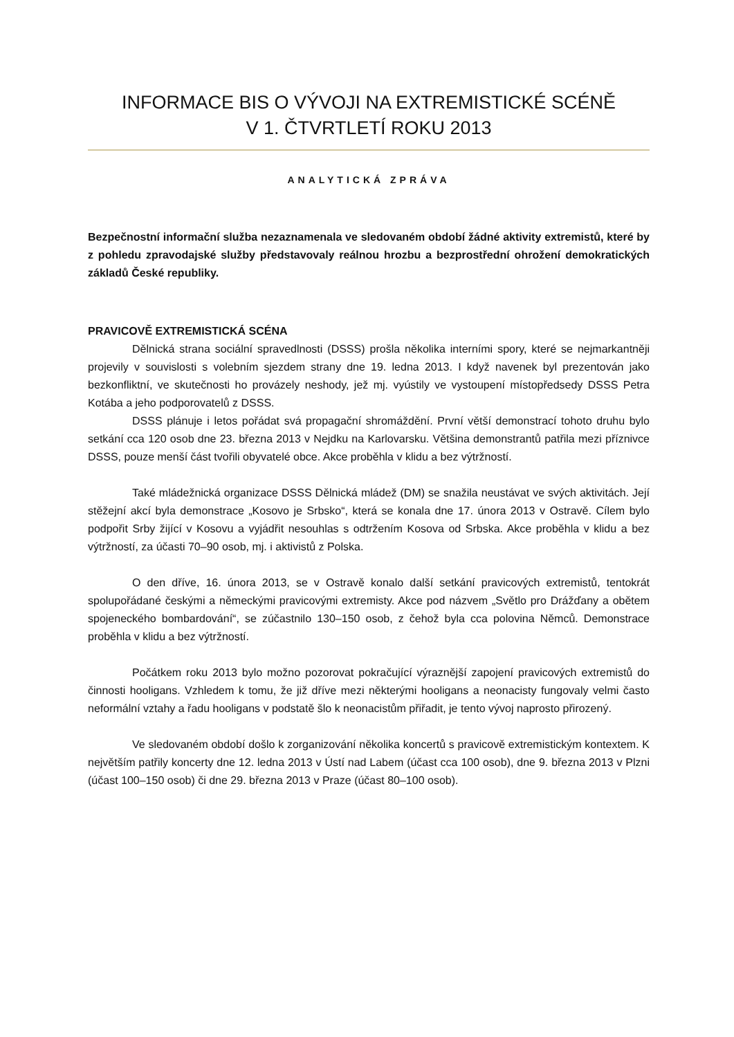INFORMACE BIS O VÝVOJI NA EXTREMISTICKÉ SCÉNĚ
V 1. ČTVRTLETÍ ROKU 2013
ANALYTICKÁ ZPRÁVA
Bezpečnostní informační služba nezaznamenala ve sledovaném období žádné aktivity extremistů, které by z pohledu zpravodajské služby představovaly reálnou hrozbu a bezprostřední ohrožení demokratických základů České republiky.
PRAVICOVĚ EXTREMISTICKÁ SCÉNA
Dělnická strana sociální spravedlnosti (DSSS) prošla několika interními spory, které se nejmarkantněji projevily v souvislosti s volebním sjezdem strany dne 19. ledna 2013. I když navenek byl prezentován jako bezkonfliktní, ve skutečnosti ho provázely neshody, jež mj. vyústily ve vystoupení místopředsedy DSSS Petra Kotába a jeho podporovatelů z DSSS.
DSSS plánuje i letos pořádat svá propagační shromáždění. První větší demonstrací tohoto druhu bylo setkání cca 120 osob dne 23. března 2013 v Nejdku na Karlovarsku. Většina demonstrantů patřila mezi příznivce DSSS, pouze menší část tvořili obyvatelé obce. Akce proběhla v klidu a bez výtržností.
Také mládežnická organizace DSSS Dělnická mládež (DM) se snažila neustávat ve svých aktivitách. Její stěžejní akcí byla demonstrace „Kosovo je Srbsko“, která se konala dne 17. února 2013 v Ostravě. Cílem bylo podpořit Srby žijící v Kosovu a vyjádřit nesouhlas s odtržením Kosova od Srbska. Akce proběhla v klidu a bez výtržností, za účasti 70–90 osob, mj. i aktivistů z Polska.
O den dříve, 16. února 2013, se v Ostravě konalo další setkání pravicových extremistů, tentokrát spolupořádané českými a německými pravicovými extremisty. Akce pod názvem „Světlo pro Drážďany a obětem spojeneckého bombardování“, se zúčastnilo 130–150 osob, z čehož byla cca polovina Němců. Demonstrace proběhla v klidu a bez výtržností.
Počátkem roku 2013 bylo možno pozorovat pokračující výraznější zapojení pravicových extremistů do činnosti hooligans. Vzhledem k tomu, že již dříve mezi některými hooligans a neonacisty fungovaly velmi často neformální vztahy a řadu hooligans v podstatě šlo k neonacistům přiřadit, je tento vývoj naprosto přirozený.
Ve sledovaném období došlo k zorganizování několika koncertů s pravicově extremistickým kontextem. K největším patřily koncerty dne 12. ledna 2013 v Ústí nad Labem (účast cca 100 osob), dne 9. března 2013 v Plzni (účast 100–150 osob) či dne 29. března 2013 v Praze (účast 80–100 osob).